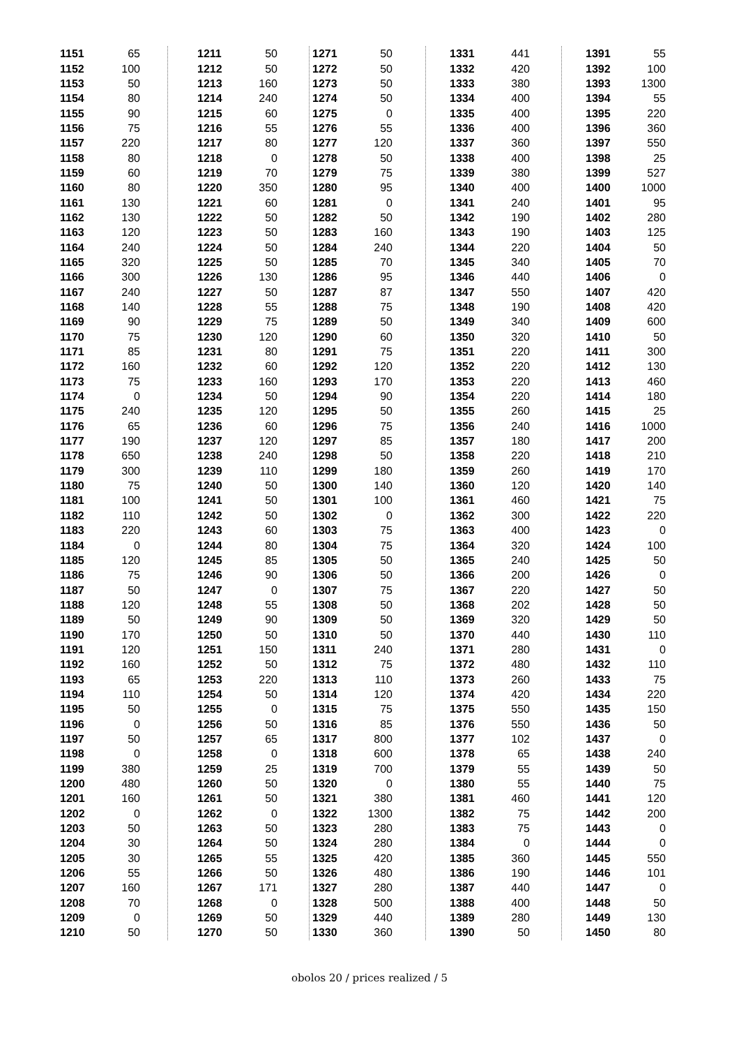| 1151 | 65 |
| 1152 | 100 |
| 1153 | 50 |
| 1154 | 80 |
| 1155 | 90 |
| 1156 | 75 |
| 1157 | 220 |
| 1158 | 80 |
| 1159 | 60 |
| 1160 | 80 |
| 1161 | 130 |
| 1162 | 130 |
| 1163 | 120 |
| 1164 | 240 |
| 1165 | 320 |
| 1166 | 300 |
| 1167 | 240 |
| 1168 | 140 |
| 1169 | 90 |
| 1170 | 75 |
| 1171 | 85 |
| 1172 | 160 |
| 1173 | 75 |
| 1174 | 0 |
| 1175 | 240 |
| 1176 | 65 |
| 1177 | 190 |
| 1178 | 650 |
| 1179 | 300 |
| 1180 | 75 |
| 1181 | 100 |
| 1182 | 110 |
| 1183 | 220 |
| 1184 | 0 |
| 1185 | 120 |
| 1186 | 75 |
| 1187 | 50 |
| 1188 | 120 |
| 1189 | 50 |
| 1190 | 170 |
| 1191 | 120 |
| 1192 | 160 |
| 1193 | 65 |
| 1194 | 110 |
| 1195 | 50 |
| 1196 | 0 |
| 1197 | 50 |
| 1198 | 0 |
| 1199 | 380 |
| 1200 | 480 |
| 1201 | 160 |
| 1202 | 0 |
| 1203 | 50 |
| 1204 | 30 |
| 1205 | 30 |
| 1206 | 55 |
| 1207 | 160 |
| 1208 | 70 |
| 1209 | 0 |
| 1210 | 50 |
| 1211 | 50 |
| 1212 | 50 |
| 1213 | 160 |
| 1214 | 240 |
| 1215 | 60 |
| 1216 | 55 |
| 1217 | 80 |
| 1218 | 0 |
| 1219 | 70 |
| 1220 | 350 |
| 1221 | 60 |
| 1222 | 50 |
| 1223 | 50 |
| 1224 | 50 |
| 1225 | 50 |
| 1226 | 130 |
| 1227 | 50 |
| 1228 | 55 |
| 1229 | 75 |
| 1230 | 120 |
| 1231 | 80 |
| 1232 | 60 |
| 1233 | 160 |
| 1234 | 50 |
| 1235 | 120 |
| 1236 | 60 |
| 1237 | 120 |
| 1238 | 240 |
| 1239 | 110 |
| 1240 | 50 |
| 1241 | 50 |
| 1242 | 50 |
| 1243 | 60 |
| 1244 | 80 |
| 1245 | 85 |
| 1246 | 90 |
| 1247 | 0 |
| 1248 | 55 |
| 1249 | 90 |
| 1250 | 50 |
| 1251 | 150 |
| 1252 | 50 |
| 1253 | 220 |
| 1254 | 50 |
| 1255 | 0 |
| 1256 | 50 |
| 1257 | 65 |
| 1258 | 0 |
| 1259 | 25 |
| 1260 | 50 |
| 1261 | 50 |
| 1262 | 0 |
| 1263 | 50 |
| 1264 | 50 |
| 1265 | 55 |
| 1266 | 50 |
| 1267 | 171 |
| 1268 | 0 |
| 1269 | 50 |
| 1270 | 50 |
| 1271 | 50 |
| 1272 | 50 |
| 1273 | 50 |
| 1274 | 50 |
| 1275 | 0 |
| 1276 | 55 |
| 1277 | 120 |
| 1278 | 50 |
| 1279 | 75 |
| 1280 | 95 |
| 1281 | 0 |
| 1282 | 50 |
| 1283 | 160 |
| 1284 | 240 |
| 1285 | 70 |
| 1286 | 95 |
| 1287 | 87 |
| 1288 | 75 |
| 1289 | 50 |
| 1290 | 60 |
| 1291 | 75 |
| 1292 | 120 |
| 1293 | 170 |
| 1294 | 90 |
| 1295 | 50 |
| 1296 | 75 |
| 1297 | 85 |
| 1298 | 50 |
| 1299 | 180 |
| 1300 | 140 |
| 1301 | 100 |
| 1302 | 0 |
| 1303 | 75 |
| 1304 | 75 |
| 1305 | 50 |
| 1306 | 50 |
| 1307 | 75 |
| 1308 | 50 |
| 1309 | 50 |
| 1310 | 50 |
| 1311 | 240 |
| 1312 | 75 |
| 1313 | 110 |
| 1314 | 120 |
| 1315 | 75 |
| 1316 | 85 |
| 1317 | 800 |
| 1318 | 600 |
| 1319 | 700 |
| 1320 | 0 |
| 1321 | 380 |
| 1322 | 1300 |
| 1323 | 280 |
| 1324 | 280 |
| 1325 | 420 |
| 1326 | 480 |
| 1327 | 280 |
| 1328 | 500 |
| 1329 | 440 |
| 1330 | 360 |
| 1331 | 441 |
| 1332 | 420 |
| 1333 | 380 |
| 1334 | 400 |
| 1335 | 400 |
| 1336 | 400 |
| 1337 | 360 |
| 1338 | 400 |
| 1339 | 380 |
| 1340 | 400 |
| 1341 | 240 |
| 1342 | 190 |
| 1343 | 190 |
| 1344 | 220 |
| 1345 | 340 |
| 1346 | 440 |
| 1347 | 550 |
| 1348 | 190 |
| 1349 | 340 |
| 1350 | 320 |
| 1351 | 220 |
| 1352 | 220 |
| 1353 | 220 |
| 1354 | 220 |
| 1355 | 260 |
| 1356 | 240 |
| 1357 | 180 |
| 1358 | 220 |
| 1359 | 260 |
| 1360 | 120 |
| 1361 | 460 |
| 1362 | 300 |
| 1363 | 400 |
| 1364 | 320 |
| 1365 | 240 |
| 1366 | 200 |
| 1367 | 220 |
| 1368 | 202 |
| 1369 | 320 |
| 1370 | 440 |
| 1371 | 280 |
| 1372 | 480 |
| 1373 | 260 |
| 1374 | 420 |
| 1375 | 550 |
| 1376 | 550 |
| 1377 | 102 |
| 1378 | 65 |
| 1379 | 55 |
| 1380 | 55 |
| 1381 | 460 |
| 1382 | 75 |
| 1383 | 75 |
| 1384 | 0 |
| 1385 | 360 |
| 1386 | 190 |
| 1387 | 440 |
| 1388 | 400 |
| 1389 | 280 |
| 1390 | 50 |
| 1391 | 55 |
| 1392 | 100 |
| 1393 | 1300 |
| 1394 | 55 |
| 1395 | 220 |
| 1396 | 360 |
| 1397 | 550 |
| 1398 | 25 |
| 1399 | 527 |
| 1400 | 1000 |
| 1401 | 95 |
| 1402 | 280 |
| 1403 | 125 |
| 1404 | 50 |
| 1405 | 70 |
| 1406 | 0 |
| 1407 | 420 |
| 1408 | 420 |
| 1409 | 600 |
| 1410 | 50 |
| 1411 | 300 |
| 1412 | 130 |
| 1413 | 460 |
| 1414 | 180 |
| 1415 | 25 |
| 1416 | 1000 |
| 1417 | 200 |
| 1418 | 210 |
| 1419 | 170 |
| 1420 | 140 |
| 1421 | 75 |
| 1422 | 220 |
| 1423 | 0 |
| 1424 | 100 |
| 1425 | 50 |
| 1426 | 0 |
| 1427 | 50 |
| 1428 | 50 |
| 1429 | 50 |
| 1430 | 110 |
| 1431 | 0 |
| 1432 | 110 |
| 1433 | 75 |
| 1434 | 220 |
| 1435 | 150 |
| 1436 | 50 |
| 1437 | 0 |
| 1438 | 240 |
| 1439 | 50 |
| 1440 | 75 |
| 1441 | 120 |
| 1442 | 200 |
| 1443 | 0 |
| 1444 | 0 |
| 1445 | 550 |
| 1446 | 101 |
| 1447 | 0 |
| 1448 | 50 |
| 1449 | 130 |
| 1450 | 80 |
obolos 20 / prices realized / 5